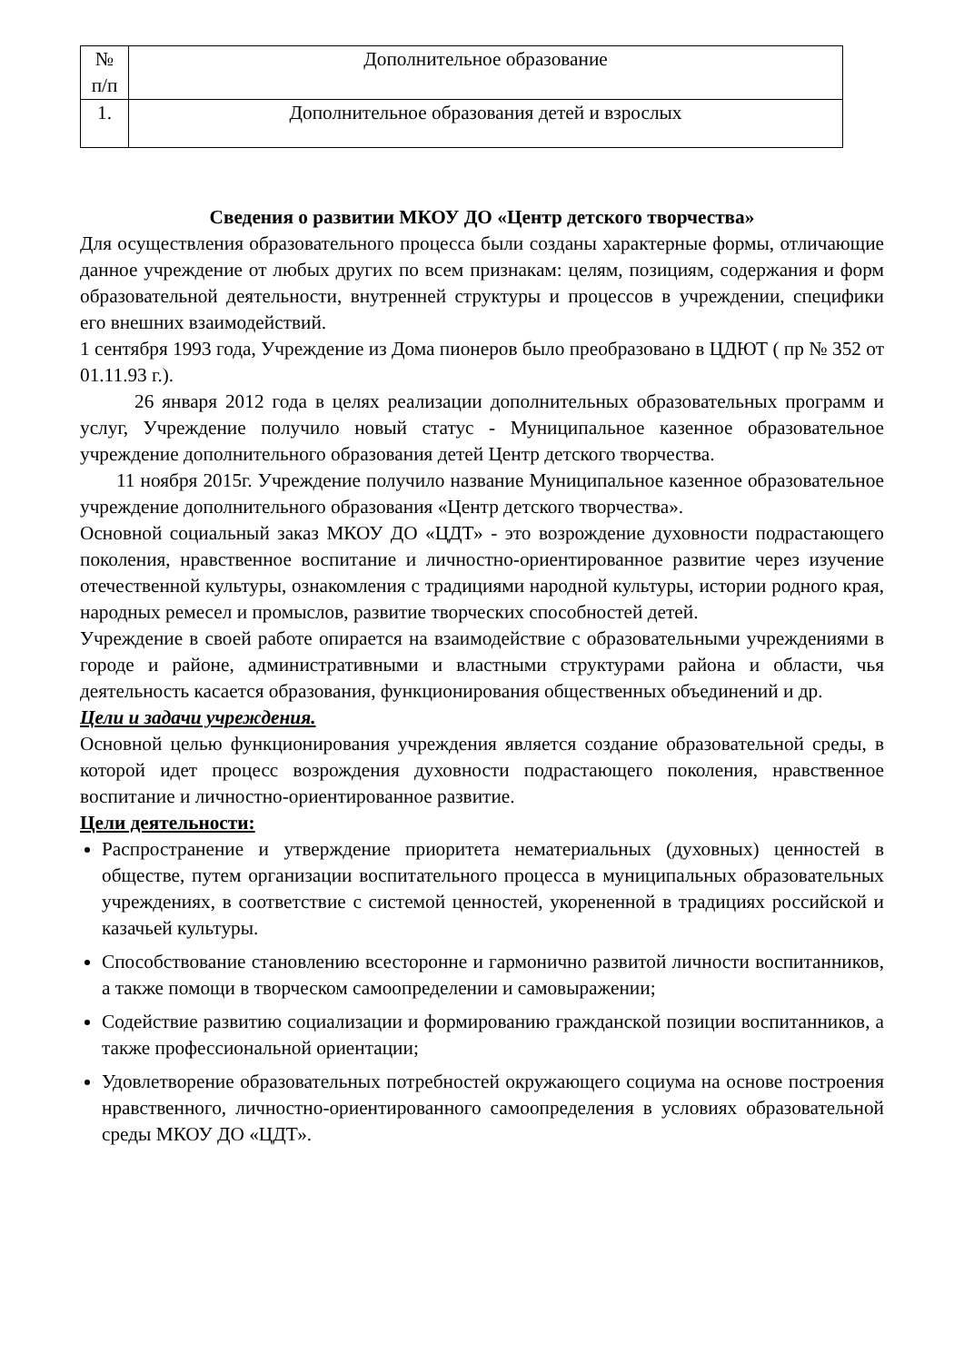| № п/п | Дополнительное образование |
| 1. | Дополнительное образования детей и взрослых |
Сведения о развитии МКОУ ДО «Центр детского творчества»
Для осуществления образовательного процесса были созданы характерные формы, отличающие данное учреждение от любых других по всем признакам: целям, позициям, содержания и форм образовательной деятельности, внутренней структуры и процессов в учреждении, специфики его внешних взаимодействий.
1 сентября 1993 года, Учреждение из Дома пионеров было преобразовано в ЦДЮТ ( пр № 352 от 01.11.93 г.).
26 января 2012 года в целях реализации дополнительных образовательных программ и услуг, Учреждение получило новый статус - Муниципальное казенное образовательное учреждение дополнительного образования детей Центр детского творчества.
11 ноября 2015г. Учреждение получило название Муниципальное казенное образовательное учреждение дополнительного образования «Центр детского творчества».
Основной социальный заказ МКОУ ДО «ЦДТ» - это возрождение духовности подрастающего поколения, нравственное воспитание и личностно-ориентированное развитие через изучение отечественной культуры, ознакомления с традициями народной культуры, истории родного края, народных ремесел и промыслов, развитие творческих способностей детей.
Учреждение в своей работе опирается на взаимодействие с образовательными учреждениями в городе и районе, административными и властными структурами района и области, чья деятельность касается образования, функционирования общественных объединений и др.
Цели и задачи учреждения.
Основной целью функционирования учреждения является создание образовательной среды, в которой идет процесс возрождения духовности подрастающего поколения, нравственное воспитание и личностно-ориентированное развитие.
Цели деятельности:
Распространение и утверждение приоритета нематериальных (духовных) ценностей в обществе, путем организации воспитательного процесса в муниципальных образовательных учреждениях, в соответствие с системой ценностей, укорененной в традициях российской и казачьей культуры.
Способствование становлению всесторонне и гармонично развитой личности воспитанников, а также помощи в творческом самоопределении и самовыражении;
Содействие развитию социализации и формированию гражданской позиции воспитанников, а также профессиональной ориентации;
Удовлетворение образовательных потребностей окружающего социума на основе построения нравственного, личностно-ориентированного самоопределения в условиях образовательной среды МКОУ ДО «ЦДТ».